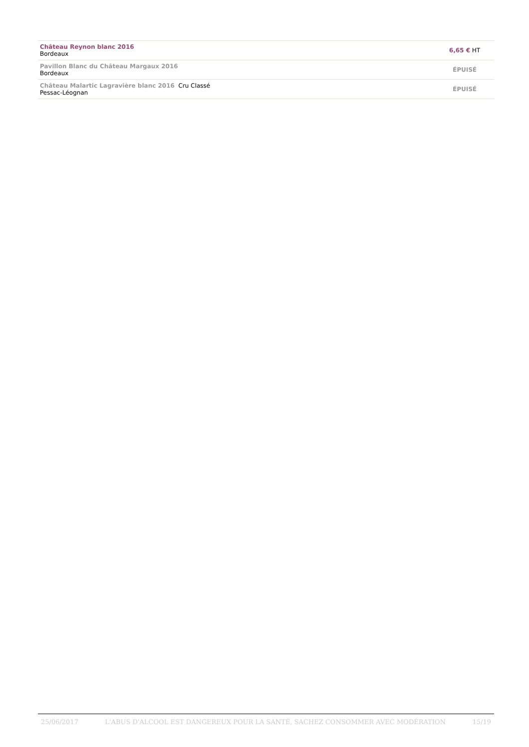| Château Reynon blanc 2016 Bordeaux | 6,65 € HT |
| Pavillon Blanc du Château Margaux 2016 Bordeaux | ÉPUISÉ |
| Château Malartic Lagravière blanc 2016 Cru Classé Pessac-Léognan | ÉPUISÉ |
25/06/2017 L'ABUS D'ALCOOL EST DANGEREUX POUR LA SANTÉ, SACHEZ CONSOMMER AVEC MODÉRATION 15/19